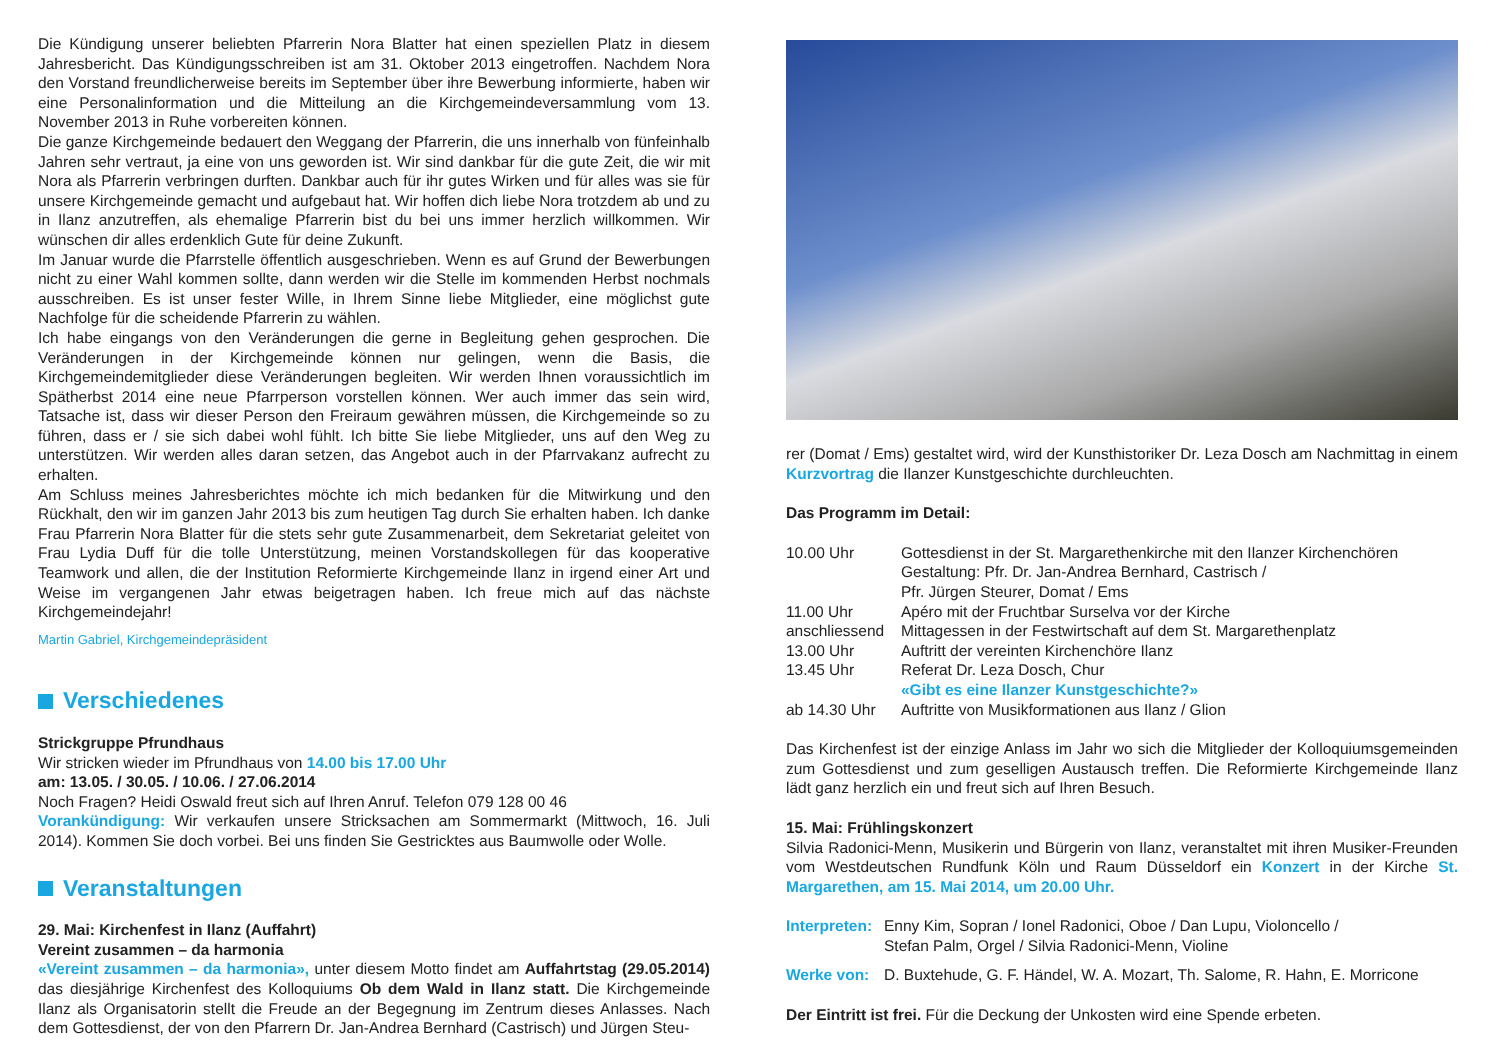Die Kündigung unserer beliebten Pfarrerin Nora Blatter hat einen speziellen Platz in diesem Jahresbericht. Das Kündigungsschreiben ist am 31. Oktober 2013 eingetroffen. Nachdem Nora den Vorstand freundlicherweise bereits im September über ihre Bewerbung informierte, haben wir eine Personalinformation und die Mitteilung an die Kirchgemeindeversammlung vom 13. November 2013 in Ruhe vorbereiten können.
Die ganze Kirchgemeinde bedauert den Weggang der Pfarrerin, die uns innerhalb von fünfeinhalb Jahren sehr vertraut, ja eine von uns geworden ist. Wir sind dankbar für die gute Zeit, die wir mit Nora als Pfarrerin verbringen durften. Dankbar auch für ihr gutes Wirken und für alles was sie für unsere Kirchgemeinde gemacht und aufgebaut hat. Wir hoffen dich liebe Nora trotzdem ab und zu in Ilanz anzutreffen, als ehemalige Pfarrerin bist du bei uns immer herzlich willkommen. Wir wünschen dir alles erdenklich Gute für deine Zukunft.
Im Januar wurde die Pfarrstelle öffentlich ausgeschrieben. Wenn es auf Grund der Bewerbungen nicht zu einer Wahl kommen sollte, dann werden wir die Stelle im kommenden Herbst nochmals ausschreiben. Es ist unser fester Wille, in Ihrem Sinne liebe Mitglieder, eine möglichst gute Nachfolge für die scheidende Pfarrerin zu wählen.
Ich habe eingangs von den Veränderungen die gerne in Begleitung gehen gesprochen. Die Veränderungen in der Kirchgemeinde können nur gelingen, wenn die Basis, die Kirchgemeindemitglieder diese Veränderungen begleiten. Wir werden Ihnen voraussichtlich im Spätherbst 2014 eine neue Pfarrperson vorstellen können. Wer auch immer das sein wird, Tatsache ist, dass wir dieser Person den Freiraum gewähren müssen, die Kirchgemeinde so zu führen, dass er / sie sich dabei wohl fühlt. Ich bitte Sie liebe Mitglieder, uns auf den Weg zu unterstützen. Wir werden alles daran setzen, das Angebot auch in der Pfarrvakanz aufrecht zu erhalten.
Am Schluss meines Jahresberichtes möchte ich mich bedanken für die Mitwirkung und den Rückhalt, den wir im ganzen Jahr 2013 bis zum heutigen Tag durch Sie erhalten haben. Ich danke Frau Pfarrerin Nora Blatter für die stets sehr gute Zusammenarbeit, dem Sekretariat geleitet von Frau Lydia Duff für die tolle Unterstützung, meinen Vorstandskollegen für das kooperative Teamwork und allen, die der Institution Reformierte Kirchgemeinde Ilanz in irgend einer Art und Weise im vergangenen Jahr etwas beigetragen haben. Ich freue mich auf das nächste Kirchgemeindejahr!
Martin Gabriel, Kirchgemeindepräsident
Verschiedenes
Strickgruppe Pfrundhaus
Wir stricken wieder im Pfrundhaus von 14.00 bis 17.00 Uhr
am: 13.05. / 30.05. / 10.06. / 27.06.2014
Noch Fragen? Heidi Oswald freut sich auf Ihren Anruf. Telefon 079 128 00 46
Vorankündigung: Wir verkaufen unsere Stricksachen am Sommermarkt (Mittwoch, 16. Juli 2014). Kommen Sie doch vorbei. Bei uns finden Sie Gestricktes aus Baumwolle oder Wolle.
Veranstaltungen
29. Mai: Kirchenfest in Ilanz (Auffahrt)
Vereint zusammen – da harmonia
«Vereint zusammen – da harmonia», unter diesem Motto findet am Auffahrtstag (29.05.2014) das diesjährige Kirchenfest des Kolloquiums Ob dem Wald in Ilanz statt. Die Kirchgemeinde Ilanz als Organisatorin stellt die Freude an der Begegnung im Zentrum dieses Anlasses. Nach dem Gottesdienst, der von den Pfarrern Dr. Jan-Andrea Bernhard (Castrisch) und Jürgen Steu-
rer (Domat / Ems) gestaltet wird, wird der Kunsthistoriker Dr. Leza Dosch am Nachmittag in einem Kurzvortrag die Ilanzer Kunstgeschichte durchleuchten.
Das Programm im Detail:
| 10.00 Uhr | Gottesdienst in der St. Margarethenkirche mit den Ilanzer Kirchenchören Gestaltung: Pfr. Dr. Jan-Andrea Bernhard, Castrisch / Pfr. Jürgen Steurer, Domat / Ems |
| 11.00 Uhr | Apéro mit der Fruchtbar Surselva vor der Kirche |
| anschliessend | Mittagessen in der Festwirtschaft auf dem St. Margarethenplatz |
| 13.00 Uhr | Auftritt der vereinten Kirchenchöre Ilanz |
| 13.45 Uhr | Referat Dr. Leza Dosch, Chur «Gibt es eine Ilanzer Kunstgeschichte?» |
| ab 14.30 Uhr | Auftritte von Musikformationen aus Ilanz / Glion |
Das Kirchenfest ist der einzige Anlass im Jahr wo sich die Mitglieder der Kolloquiumsgemeinden zum Gottesdienst und zum geselligen Austausch treffen. Die Reformierte Kirchgemeinde Ilanz lädt ganz herzlich ein und freut sich auf Ihren Besuch.
15. Mai: Frühlingskonzert
Silvia Radonici-Menn, Musikerin und Bürgerin von Ilanz, veranstaltet mit ihren Musiker-Freunden vom Westdeutschen Rundfunk Köln und Raum Düsseldorf ein Konzert in der Kirche St. Margarethen, am 15. Mai 2014, um 20.00 Uhr.
| Interpreten: | Enny Kim, Sopran / Ionel Radonici, Oboe / Dan Lupu, Violoncello / Stefan Palm, Orgel / Silvia Radonici-Menn, Violine |
| Werke von: | D. Buxtehude, G. F. Händel, W. A. Mozart, Th. Salome, R. Hahn, E. Morricone |
Der Eintritt ist frei. Für die Deckung der Unkosten wird eine Spende erbeten.